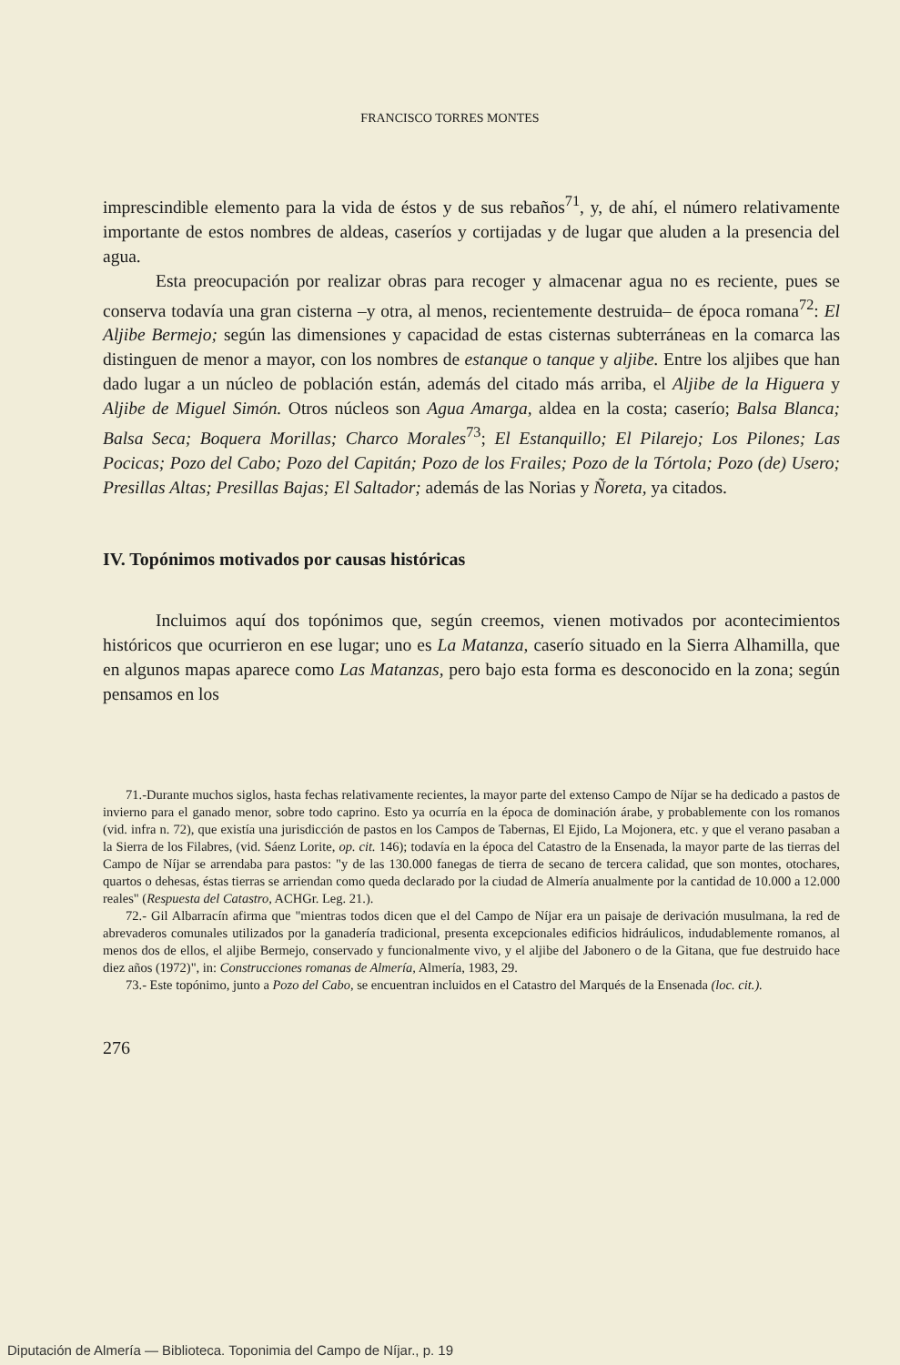FRANCISCO TORRES MONTES
imprescindible elemento para la vida de éstos y de sus rebaños<sup>71</sup>, y, de ahí, el número relativamente importante de estos nombres de aldeas, caseríos y cortijadas y de lugar que aluden a la presencia del agua.
Esta preocupación por realizar obras para recoger y almacenar agua no es reciente, pues se conserva todavía una gran cisterna –y otra, al menos, recientemente destruida– de época romana<sup>72</sup>: El Aljibe Bermejo; según las dimensiones y capacidad de estas cisternas subterráneas en la comarca las distinguen de menor a mayor, con los nombres de estanque o tanque y aljibe. Entre los aljibes que han dado lugar a un núcleo de población están, además del citado más arriba, el Aljibe de la Higuera y Aljibe de Miguel Simón. Otros núcleos son Agua Amarga, aldea en la costa; caserío; Balsa Blanca; Balsa Seca; Boquera Morillas; Charco Morales<sup>73</sup>; El Estanquillo; El Pilarejo; Los Pilones; Las Pocicas; Pozo del Cabo; Pozo del Capitán; Pozo de los Frailes; Pozo de la Tórtola; Pozo (de) Usero; Presillas Altas; Presillas Bajas; El Saltador; además de las Norias y Ñoreta, ya citados.
IV. Topónimos motivados por causas históricas
Incluimos aquí dos topónimos que, según creemos, vienen motivados por acontecimientos históricos que ocurrieron en ese lugar; uno es La Matanza, caserío situado en la Sierra Alhamilla, que en algunos mapas aparece como Las Matanzas, pero bajo esta forma es desconocido en la zona; según pensamos en los
71.-Durante muchos siglos, hasta fechas relativamente recientes, la mayor parte del extenso Campo de Níjar se ha dedicado a pastos de invierno para el ganado menor, sobre todo caprino. Esto ya ocurría en la época de dominación árabe, y probablemente con los romanos (vid. infra n. 72), que existía una jurisdicción de pastos en los Campos de Tabernas, El Ejido, La Mojonera, etc. y que el verano pasaban a la Sierra de los Filabres, (vid. Sáenz Lorite, op. cit. 146); todavía en la época del Catastro de la Ensenada, la mayor parte de las tierras del Campo de Níjar se arrendaba para pastos: "y de las 130.000 fanegas de tierra de secano de tercera calidad, que son montes, otochares, quartos o dehesas, éstas tierras se arriendan como queda declarado por la ciudad de Almería anualmente por la cantidad de 10.000 a 12.000 reales" (Respuesta del Catastro, ACHGr. Leg. 21.).
72.- Gil Albarracín afirma que "mientras todos dicen que el del Campo de Níjar era un paisaje de derivación musulmana, la red de abrevaderos comunales utilizados por la ganadería tradicional, presenta excepcionales edificios hidráulicos, indudablemente romanos, al menos dos de ellos, el aljibe Bermejo, conservado y funcionalmente vivo, y el aljibe del Jabonero o de la Gitana, que fue destruido hace diez años (1972)", in: Construcciones romanas de Almería, Almería, 1983, 29.
73.- Este topónimo, junto a Pozo del Cabo, se encuentran incluidos en el Catastro del Marqués de la Ensenada (loc. cit.).
276
Diputación de Almería — Biblioteca. Toponimia del Campo de Níjar., p. 19